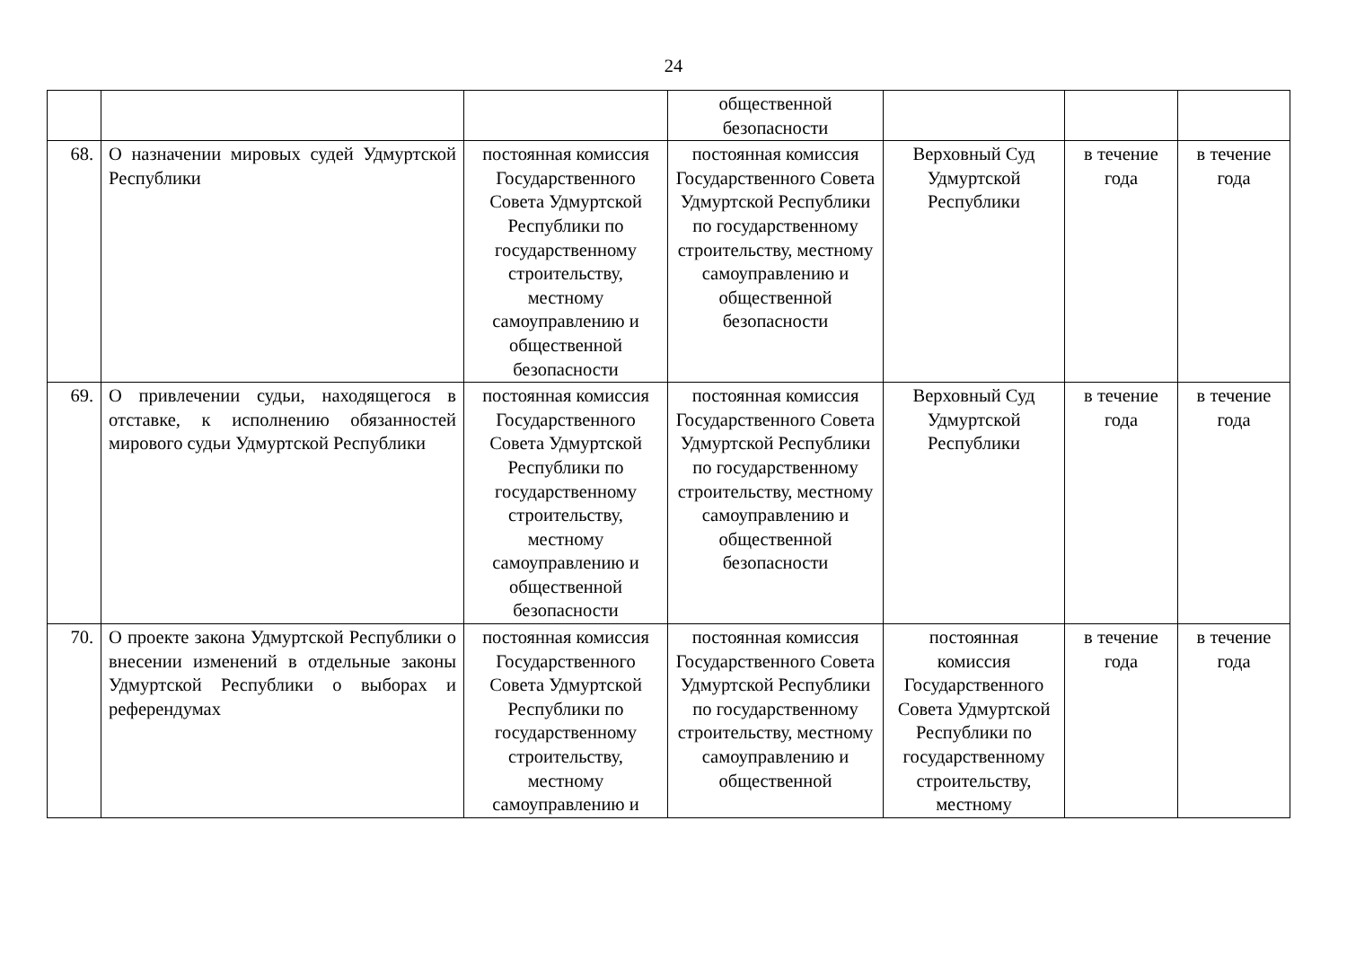24
| | | | общественной безопасности | | | |
| 68. | О назначении мировых судей Удмуртской Республики | постоянная комиссия Государственного Совета Удмуртской Республики по государственному строительству, местному самоуправлению и общественной безопасности | постоянная комиссия Государственного Совета Удмуртской Республики по государственному строительству, местному самоуправлению и общественной безопасности | Верховный Суд Удмуртской Республики | в течение года | в течение года |
| 69. | О привлечении судьи, находящегося в отставке, к исполнению обязанностей мирового судьи Удмуртской Республики | постоянная комиссия Государственного Совета Удмуртской Республики по государственному строительству, местному самоуправлению и общественной безопасности | постоянная комиссия Государственного Совета Удмуртской Республики по государственному строительству, местному самоуправлению и общественной безопасности | Верховный Суд Удмуртской Республики | в течение года | в течение года |
| 70. | О проекте закона Удмуртской Республики о внесении изменений в отдельные законы Удмуртской Республики о выборах и референдумах | постоянная комиссия Государственного Совета Удмуртской Республики по государственному строительству, местному самоуправлению и | постоянная комиссия Государственного Совета Удмуртской Республики по государственному строительству, местному самоуправлению и общественной | постоянная комиссия Государственного Совета Удмуртской Республики по государственному строительству, местному | в течение года | в течение года |